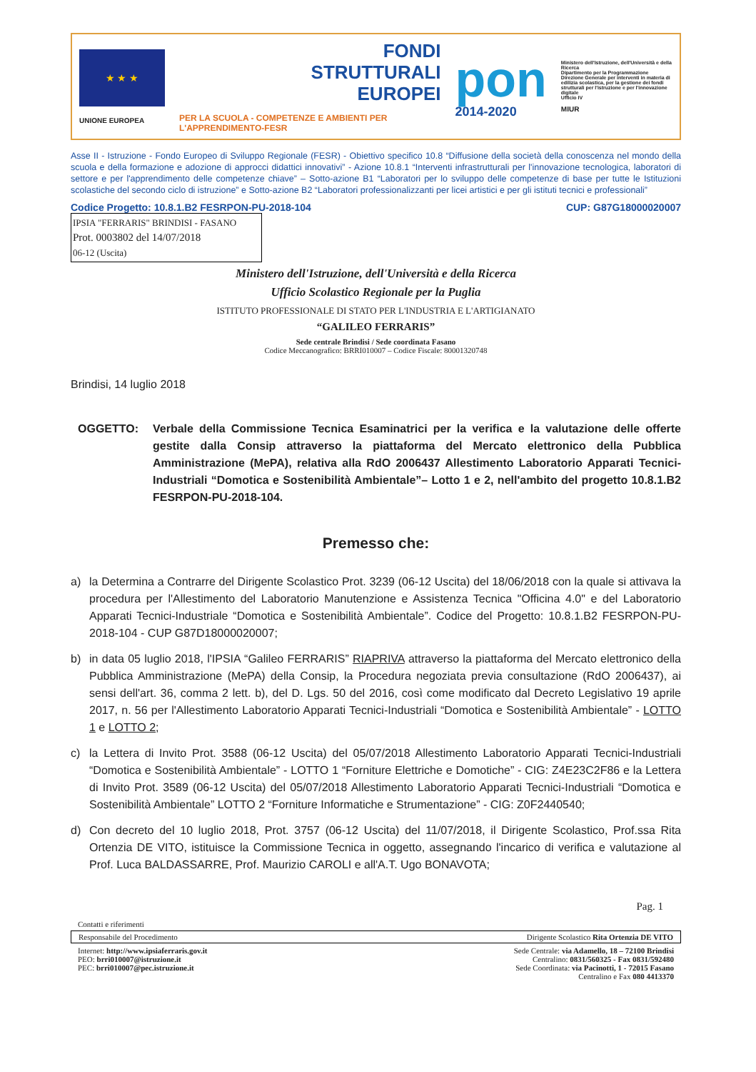★ ★ ★
UNIONE EUROPEA
FONDI
STRUTTURALI
EUROPEI
PER LA SCUOLA - COMPETENZE E AMBIENTI PER L'APPRENDIMENTO-FESR
pon
2014-2020
Ministero dell'Istruzione, dell'Università e della Ricerca
Dipartimento per la Programmazione
Direzione Generale per interventi in materia di edilizia scolastica, per la gestione dei fondi strutturali per l'istruzione e per l'innovazione digitale
Ufficio IV
MIUR
Asse II - Istruzione - Fondo Europeo di Sviluppo Regionale (FESR) - Obiettivo specifico 10.8 “Diffusione della società della conoscenza nel mondo della scuola e della formazione e adozione di approcci didattici innovativi” - Azione 10.8.1 “Interventi infrastrutturali per l'innovazione tecnologica, laboratori di settore e per l'apprendimento delle competenze chiave” – Sotto-azione B1 “Laboratori per lo sviluppo delle competenze di base per tutte le Istituzioni scolastiche del secondo ciclo di istruzione” e Sotto-azione B2 “Laboratori professionalizzanti per licei artistici e per gli istituti tecnici e professionali”
Codice Progetto: 10.8.1.B2 FESRPON-PU-2018-104 CUP: G87G18000020007
IPSIA "FERRARIS" BRINDISI - FASANO
Prot. 0003802 del 14/07/2018
06-12 (Uscita)
Ministero dell'Istruzione, dell'Università e della Ricerca
Ufficio Scolastico Regionale per la Puglia
ISTITUTO PROFESSIONALE DI STATO PER L'INDUSTRIA E L'ARTIGIANATO
“GALILEO FERRARIS”
Sede centrale Brindisi / Sede coordinata Fasano
Codice Meccanografico: BRRI010007 – Codice Fiscale: 80001320748
Brindisi, 14 luglio 2018
OGGETTO: Verbale della Commissione Tecnica Esaminatrici per la verifica e la valutazione delle offerte gestite dalla Consip attraverso la piattaforma del Mercato elettronico della Pubblica Amministrazione (MePA), relativa alla RdO 2006437 Allestimento Laboratorio Apparati Tecnici-Industriali “Domotica e Sostenibilità Ambientale”– Lotto 1 e 2, nell'ambito del progetto 10.8.1.B2 FESRPON-PU-2018-104.
Premesso che:
a) la Determina a Contrarre del Dirigente Scolastico Prot. 3239 (06-12 Uscita) del 18/06/2018 con la quale si attivava la procedura per l'Allestimento del Laboratorio Manutenzione e Assistenza Tecnica "Officina 4.0" e del Laboratorio Apparati Tecnici-Industriale “Domotica e Sostenibilità Ambientale”. Codice del Progetto: 10.8.1.B2 FESRPON-PU-2018-104 - CUP G87D18000020007;
b) in data 05 luglio 2018, l'IPSIA “Galileo FERRARIS” RIAPRIVA attraverso la piattaforma del Mercato elettronico della Pubblica Amministrazione (MePA) della Consip, la Procedura negoziata previa consultazione (RdO 2006437), ai sensi dell'art. 36, comma 2 lett. b), del D. Lgs. 50 del 2016, così come modificato dal Decreto Legislativo 19 aprile 2017, n. 56 per l'Allestimento Laboratorio Apparati Tecnici-Industriali “Domotica e Sostenibilità Ambientale” - LOTTO 1 e LOTTO 2;
c) la Lettera di Invito Prot. 3588 (06-12 Uscita) del 05/07/2018 Allestimento Laboratorio Apparati Tecnici-Industriali “Domotica e Sostenibilità Ambientale” - LOTTO 1 “Forniture Elettriche e Domotiche” - CIG: Z4E23C2F86 e la Lettera di Invito Prot. 3589 (06-12 Uscita) del 05/07/2018 Allestimento Laboratorio Apparati Tecnici-Industriali “Domotica e Sostenibilità Ambientale” LOTTO 2 “Forniture Informatiche e Strumentazione” - CIG: Z0F2440540;
d) Con decreto del 10 luglio 2018, Prot. 3757 (06-12 Uscita) del 11/07/2018, il Dirigente Scolastico, Prof.ssa Rita Ortenzia DE VITO, istituisce la Commissione Tecnica in oggetto, assegnando l'incarico di verifica e valutazione al Prof. Luca BALDASSARRE, Prof. Maurizio CAROLI e all'A.T. Ugo BONAVOTA;
Pag. 1
Contatti e riferimenti
Responsabile del Procedimento Dirigente Scolastico Rita Ortenzia DE VITO
Internet: http://www.ipsiaferraris.gov.it
PEO: brri010007@istruzione.it
PEC: brri010007@pec.istruzione.it
Sede Centrale: via Adamello, 18 – 72100 Brindisi
Centralino: 0831/560325 - Fax 0831/592480
Sede Coordinata: via Pacinotti, 1 - 72015 Fasano
Centralino e Fax 080 4413370